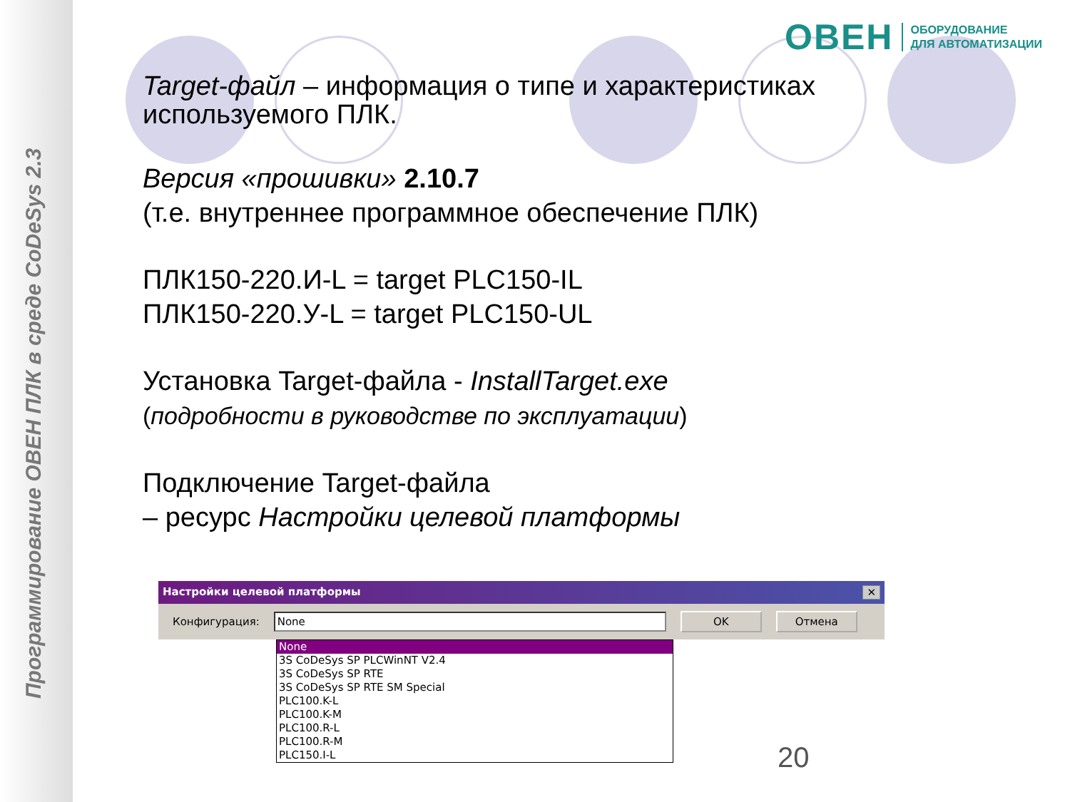Программирование ОВЕН ПЛК в среде CoDeSys 2.3
ОВЕН ОБОРУДОВАНИЕ
ДЛЯ АВТОМАТИЗАЦИИ
Target-файл – информация о типе и характеристиках используемого ПЛК.
Версия «прошивки» 2.10.7
(т.е. внутреннее программное обеспечение ПЛК)
ПЛК150-220.И-L = target PLC150-IL
ПЛК150-220.У-L = target PLC150-UL
Установка Target-файла - InstallTarget.exe
(подробности в руководстве по эксплуатации)
Подключение Target-файла
– ресурс Настройки целевой платформы
Настройки целевой платформы ✕
Конфигурация: None OK Отмена
None
3S CoDeSys SP PLCWinNT V2.4
3S CoDeSys SP RTE
3S CoDeSys SP RTE SM Special
PLC100.K-L
PLC100.K-M
PLC100.R-L
PLC100.R-M
PLC150.I-L
20